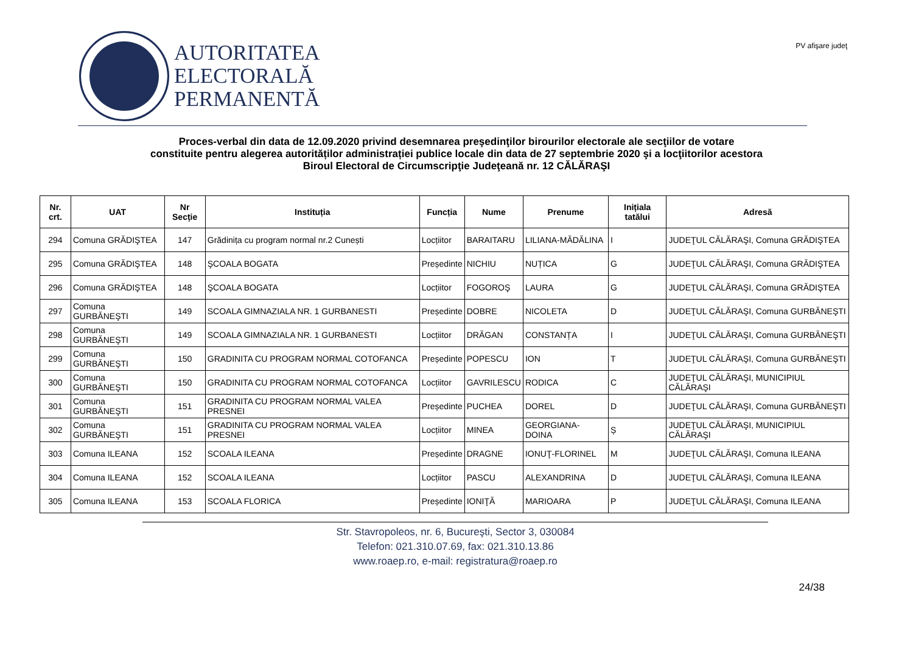AUTORITATEA
ELECTORALĂ
PERMANENTĂ
PV afişare judeţ
Proces-verbal din data de 12.09.2020 privind desemnarea preşedinţilor birourilor electorale ale secţiilor de votare
constituite pentru alegerea autorităților administrației publice locale din data de 27 septembrie 2020 şi a locţiitorilor acestora
Biroul Electoral de Circumscripţie Judeţeană nr. 12 CĂLĂRAŞI
| Nr. crt. | UAT | Nr Secție | Instituția | Funcția | Nume | Prenume | Inițiala tatălui | Adresă |
| --- | --- | --- | --- | --- | --- | --- | --- | --- |
| 294 | Comuna GRĂDIŞTEA | 147 | Grădinița cu program normal nr.2 Cunești | Locțiitor | BARAITARU | LILIANA-MĂDĂLINA | I | JUDEŢUL CĂLĂRAŞI, Comuna GRĂDIŞTEA |
| 295 | Comuna GRĂDIŞTEA | 148 | ŞCOALA BOGATA | Președinte | NICHIU | NUȚICA | G | JUDEŢUL CĂLĂRAŞI, Comuna GRĂDIŞTEA |
| 296 | Comuna GRĂDIŞTEA | 148 | ŞCOALA BOGATA | Locțiitor | FOGOROŞ | LAURA | G | JUDEŢUL CĂLĂRAŞI, Comuna GRĂDIŞTEA |
| 297 | Comuna GURBĂNEŞTI | 149 | SCOALA GIMNAZIALA NR. 1 GURBANESTI | Președinte | DOBRE | NICOLETA | D | JUDEŢUL CĂLĂRAŞI, Comuna GURBĂNEŞTI |
| 298 | Comuna GURBĂNEŞTI | 149 | SCOALA GIMNAZIALA NR. 1 GURBANESTI | Locțiitor | DRĂGAN | CONSTANȚA | I | JUDEŢUL CĂLĂRAŞI, Comuna GURBĂNEŞTI |
| 299 | Comuna GURBĂNEŞTI | 150 | GRADINITA CU PROGRAM NORMAL COTOFANCA | Președinte | POPESCU | ION | T | JUDEŢUL CĂLĂRAŞI, Comuna GURBĂNEŞTI |
| 300 | Comuna GURBĂNEŞTI | 150 | GRADINITA CU PROGRAM NORMAL COTOFANCA | Locțiitor | GAVRILESCU | RODICA | C | JUDEŢUL CĂLĂRAŞI, MUNICIPIUL CĂLĂRAŞI |
| 301 | Comuna GURBĂNEŞTI | 151 | GRADINITA CU PROGRAM NORMAL VALEA PRESNEI | Președinte | PUCHEA | DOREL | D | JUDEŢUL CĂLĂRAŞI, Comuna GURBĂNEŞTI |
| 302 | Comuna GURBĂNEŞTI | 151 | GRADINITA CU PROGRAM NORMAL VALEA PRESNEI | Locțiitor | MINEA | GEORGIANA-DOINA | Ș | JUDEŢUL CĂLĂRAŞI, MUNICIPIUL CĂLĂRAŞI |
| 303 | Comuna ILEANA | 152 | SCOALA ILEANA | Președinte | DRAGNE | IONUŢ-FLORINEL | M | JUDEŢUL CĂLĂRAŞI, Comuna ILEANA |
| 304 | Comuna ILEANA | 152 | SCOALA ILEANA | Locțiitor | PASCU | ALEXANDRINA | D | JUDEŢUL CĂLĂRAŞI, Comuna ILEANA |
| 305 | Comuna ILEANA | 153 | SCOALA FLORICA | Președinte | IONIŢĂ | MARIOARA | P | JUDEŢUL CĂLĂRAŞI, Comuna ILEANA |
Str. Stavropoleos, nr. 6, Bucureşti, Sector 3, 030084
Telefon: 021.310.07.69, fax: 021.310.13.86
www.roaep.ro, e-mail: registratura@roaep.ro
24/38